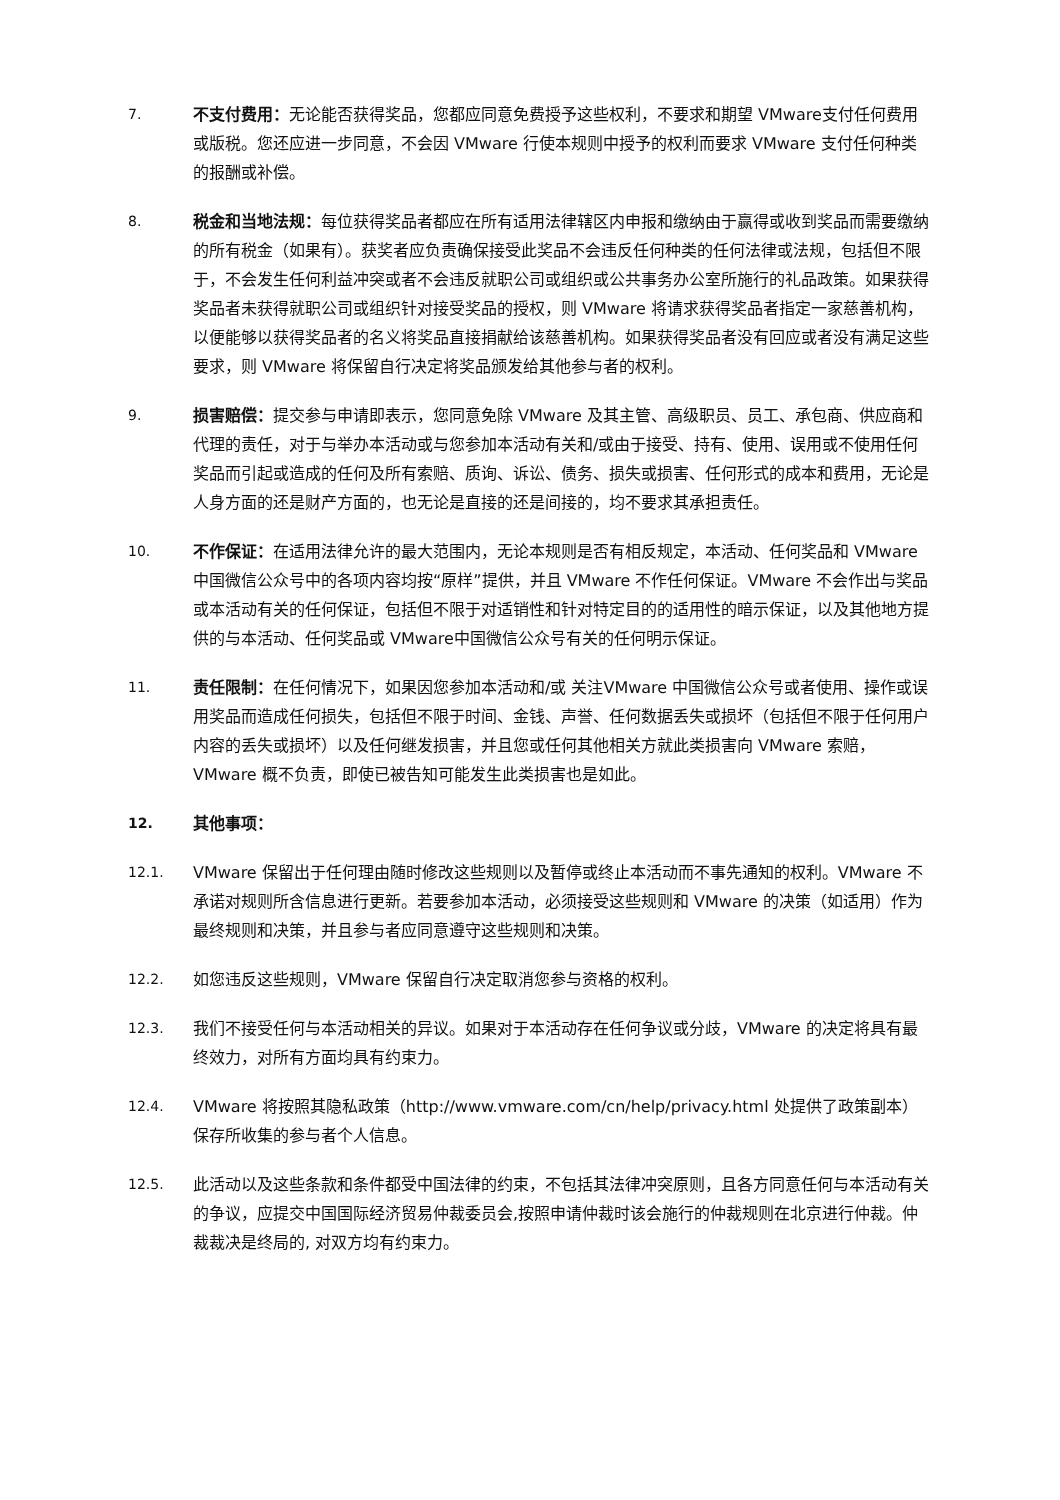7. 不支付费用：无论能否获得奖品，您都应同意免费授予这些权利，不要求和期望 VMware支付任何费用或版税。您还应进一步同意，不会因 VMware 行使本规则中授予的权利而要求 VMware 支付任何种类的报酬或补偿。
8. 税金和当地法规：每位获得奖品者都应在所有适用法律辖区内申报和缴纳由于赢得或收到奖品而需要缴纳的所有税金（如果有）。获奖者应负责确保接受此奖品不会违反任何种类的任何法律或法规，包括但不限于，不会发生任何利益冲突或者不会违反就职公司或组织或公共事务办公室所施行的礼品政策。如果获得奖品者未获得就职公司或组织针对接受奖品的授权，则 VMware 将请求获得奖品者指定一家慈善机构，以便能够以获得奖品者的名义将奖品直接捐献给该慈善机构。如果获得奖品者没有回应或者没有满足这些要求，则 VMware 将保留自行决定将奖品颁发给其他参与者的权利。
9. 损害赔偿：提交参与申请即表示，您同意免除 VMware 及其主管、高级职员、员工、承包商、供应商和代理的责任，对于与举办本活动或与您参加本活动有关和/或由于接受、持有、使用、误用或不使用任何奖品而引起或造成的任何及所有索赔、质询、诉讼、债务、损失或损害、任何形式的成本和费用，无论是人身方面的还是财产方面的，也无论是直接的还是间接的，均不要求其承担责任。
10. 不作保证：在适用法律允许的最大范围内，无论本规则是否有相反规定，本活动、任何奖品和 VMware 中国微信公众号中的各项内容均按“原样”提供，并且 VMware 不作任何保证。VMware 不会作出与奖品或本活动有关的任何保证，包括但不限于对适销性和针对特定目的的适用性的暗示保证，以及其他地方提供的与本活动、任何奖品或 VMware中国微信公众号有关的任何明示保证。
11. 责任限制：在任何情况下，如果因您参加本活动和/或 关注VMware 中国微信公众号或者使用、操作或误用奖品而造成任何损失，包括但不限于时间、金钱、声誉、任何数据丢失或损坏（包括但不限于任何用户内容的丢失或损坏）以及任何继发损害，并且您或任何其他相关方就此类损害向 VMware 索赔，VMware 概不负责，即使已被告知可能发生此类损害也是如此。
12. 其他事项：
12.1. VMware 保留出于任何理由随时修改这些规则以及暂停或终止本活动而不事先通知的权利。VMware 不承诺对规则所含信息进行更新。若要参加本活动，必须接受这些规则和 VMware 的决策（如适用）作为最终规则和决策，并且参与者应同意遵守这些规则和决策。
12.2. 如您违反这些规则，VMware 保留自行决定取消您参与资格的权利。
12.3. 我们不接受任何与本活动相关的异议。如果对于本活动存在任何争议或分歧，VMware 的决定将具有最终效力，对所有方面均具有约束力。
12.4. VMware 将按照其隐私政策（http://www.vmware.com/cn/help/privacy.html 处提供了政策副本）保存所收集的参与者个人信息。
12.5. 此活动以及这些条款和条件都受中国法律的约束，不包括其法律冲突原则，且各方同意任何与本活动有关的争议，应提交中国国际经济贸易仲裁委员会,按照申请仲裁时该会施行的仲裁规则在北京进行仲裁。仲裁裁决是终局的, 对双方均有约束力。